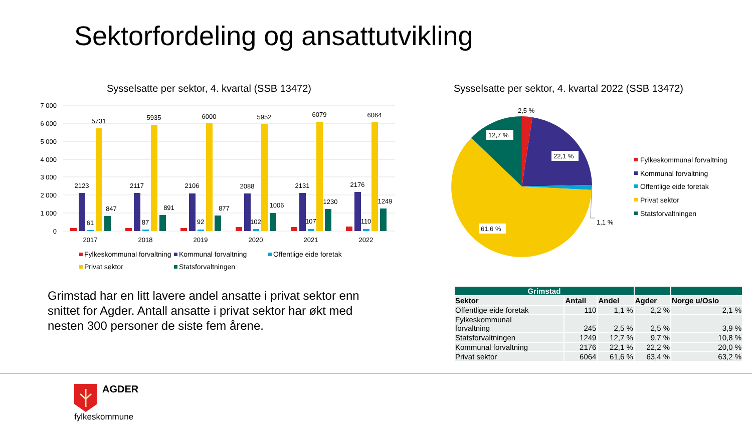Sektorfordeling og ansattutvikling
Sysselsatte per sektor, 4. kvartal (SSB 13472)
Sysselsatte per sektor, 4. kvartal 2022 (SSB 13472)
7 000
6 000
5 000
4 000
3 000
2 000
1 000
0
2123
61
5731
847
2017
2117
87
5935
891
2018
2106
92
6000
877
2019
2088
102
5952
1006
2020
2131
107
6079
1230
2021
2176
110
6064
1249
2022
Fylkeskommunal forvaltning
Kommunal forvaltning
Offentlige eide foretak
Privat sektor
Statsforvaltningen
12,7 %
22,1 %
61,6 %
2,5 %
1,1 %
Fylkeskommunal forvaltning
Kommunal forvaltning
Offentlige eide foretak
Privat sektor
Statsforvaltningen
Grimstad har en litt lavere andel ansatte i privat sektor enn snittet for Agder. Antall ansatte i privat sektor har økt med nesten 300 personer de siste fem årene.
| Grimstad | | | | |
| --- | --- | --- | --- | --- |
| Sektor | Antall | Andel | Agder | Norge u/Oslo |
| Offentlige eide foretak | 110 | 1,1 % | 2,2 % | 2,1 % |
| Fylkeskommunal forvaltning | 245 | 2,5 % | 2,5 % | 3,9 % |
| Statsforvaltningen | 1249 | 12,7 % | 9,7 % | 10,8 % |
| Kommunal forvaltning | 2176 | 22,1 % | 22,2 % | 20,0 % |
| Privat sektor | 6064 | 61,6 % | 63,4 % | 63,2 % |
AGDER
fylkeskommune